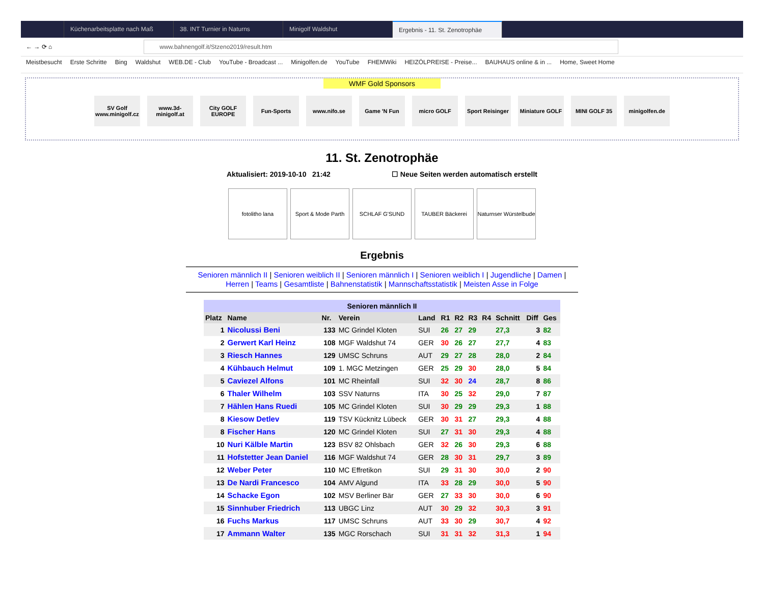Küchenarbeitsplatte nach Maß 38. INT Turnier in Naturns Minigolf Waldshut Ergebnis - 11. St. Zenotrophäe
← → ⟳ ⌂
www.bahnengolf.it/Stzeno2019/result.htm
Meistbesucht Erste Schritte Bing Waldshut WEB.DE - Club YouTube - Broadcast ... Minigolfen.de YouTube FHEMWiki HEIZÖLPREISE - Preise... BAUHAUS online & in ... Home, Sweet Home
WMF Gold Sponsors
SV Golf www.minigolf.cz
www.3d-minigolf.at
City GOLF EUROPE
Fun-Sports www.nifo.se Game 'N Fun micro GOLF Sport Reisinger
Miniature GOLF
MINI GOLF 35 minigolfen.de
11. St. Zenotrophäe
Aktualisiert: 2019-10-10 21:42 ☐ Neue Seiten werden automatisch erstellt
fotolitho lana Sport & Mode Parth
SCHLAF G'SUND TAUBER Bäckerei Naturnser Würstelbude
Ergebnis
Senioren männlich II | Senioren weiblich II | Senioren männlich I | Senioren weiblich I | Jugendliche | Damen |
Herren | Teams | Gesamtliste | Bahnenstatistik | Mannschaftsstatistik | Meisten Asse in Folge
Senioren männlich II
| Platz | Name | Nr. | Verein | Land | R1 | R2 | R3 | R4 | Schnitt | Diff | Ges |
| --- | --- | --- | --- | --- | --- | --- | --- | --- | --- | --- | --- |
| 1 | Nicolussi Beni | 133 | MC Grindel Kloten | SUI | 26 | 27 | 29 | | 27,3 | 3 | 82 |
| 2 | Gerwert Karl Heinz | 108 | MGF Waldshut 74 | GER | 30 | 26 | 27 | | 27,7 | 4 | 83 |
| 3 | Riesch Hannes | 129 | UMSC Schruns | AUT | 29 | 27 | 28 | | 28,0 | 2 | 84 |
| 4 | Kühbauch Helmut | 109 | 1. MGC Metzingen | GER | 25 | 29 | 30 | | 28,0 | 5 | 84 |
| 5 | Caviezel Alfons | 101 | MC Rheinfall | SUI | 32 | 30 | 24 | | 28,7 | 8 | 86 |
| 6 | Thaler Wilhelm | 103 | SSV Naturns | ITA | 30 | 25 | 32 | | 29,0 | 7 | 87 |
| 7 | Hählen Hans Ruedi | 105 | MC Grindel Kloten | SUI | 30 | 29 | 29 | | 29,3 | 1 | 88 |
| 8 | Kiesow Detlev | 119 | TSV Kücknitz Lübeck | GER | 30 | 31 | 27 | | 29,3 | 4 | 88 |
| 8 | Fischer Hans | 120 | MC Grindel Kloten | SUI | 27 | 31 | 30 | | 29,3 | 4 | 88 |
| 10 | Nuri Kälble Martin | 123 | BSV 82 Ohlsbach | GER | 32 | 26 | 30 | | 29,3 | 6 | 88 |
| 11 | Hofstetter Jean Daniel | 116 | MGF Waldshut 74 | GER | 28 | 30 | 31 | | 29,7 | 3 | 89 |
| 12 | Weber Peter | 110 | MC Effretikon | SUI | 29 | 31 | 30 | | 30,0 | 2 | 90 |
| 13 | De Nardi Francesco | 104 | AMV Algund | ITA | 33 | 28 | 29 | | 30,0 | 5 | 90 |
| 14 | Schacke Egon | 102 | MSV Berliner Bär | GER | 27 | 33 | 30 | | 30,0 | 6 | 90 |
| 15 | Sinnhuber Friedrich | 113 | UBGC Linz | AUT | 30 | 29 | 32 | | 30,3 | 3 | 91 |
| 16 | Fuchs Markus | 117 | UMSC Schruns | AUT | 33 | 30 | 29 | | 30,7 | 4 | 92 |
| 17 | Ammann Walter | 135 | MGC Rorschach | SUI | 31 | 31 | 32 | | 31,3 | 1 | 94 |